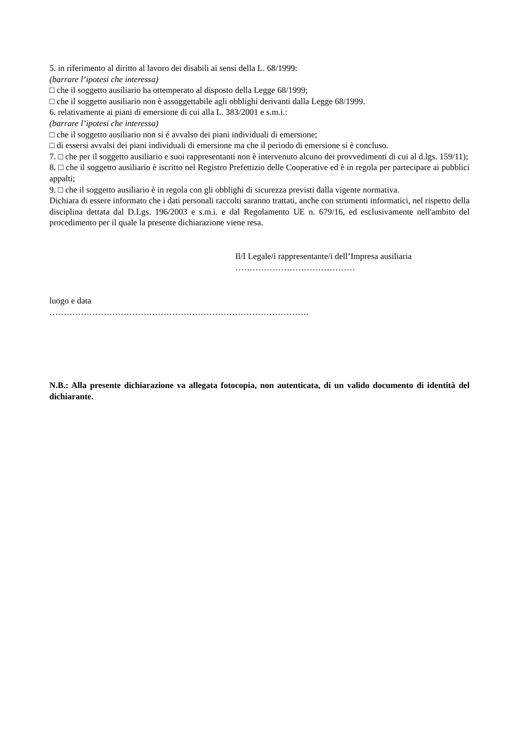5. in riferimento al diritto al lavoro dei disabili ai sensi della L. 68/1999:
(barrare l’ipotesi che interessa)
□ che il soggetto ausiliario ha ottemperato al disposto della Legge 68/1999;
□ che il soggetto ausiliario non è assoggettabile agli obblighi derivanti dalla Legge 68/1999.
6. relativamente ai piani di emersione di cui alla L. 383/2001 e s.m.i.:
(barrare l’ipotesi che interessa)
□ che il soggetto ausiliario non si é avvalso dei piani individuali di emersione;
□ di essersi avvalsi dei piani individuali di emersione ma che il periodo di emersione si è concluso.
7. □ che per il soggetto ausiliario e suoi rappresentanti non è intervenuto alcuno dei provvedimenti di cui al d.lgs. 159/11);
8. □ che il soggetto ausiliario è iscritto nel Registro Prefettizio delle Cooperative ed è in regola per partecipare ai pubblici appalti;
9. □ che il soggetto ausiliario è in regola con gli obblighi di sicurezza previsti dalla vigente normativa.
Dichiara di essere informato che i dati personali raccolti saranno trattati, anche con strumenti informatici, nel rispetto della disciplina dettata dal D.Lgs. 196/2003 e s.m.i. e dal Regolamento UE n. 679/16, ed esclusivamente nell'ambito del procedimento per il quale la presente dichiarazione viene resa.
Il/I Legale/i rappresentante/i dell’Impresa ausiliaria
……………………………………
luogo e data
……………………………………………………………………………….
N.B.: Alla presente dichiarazione va allegata fotocopia, non autenticata, di un valido documento di identità del dichiarante.